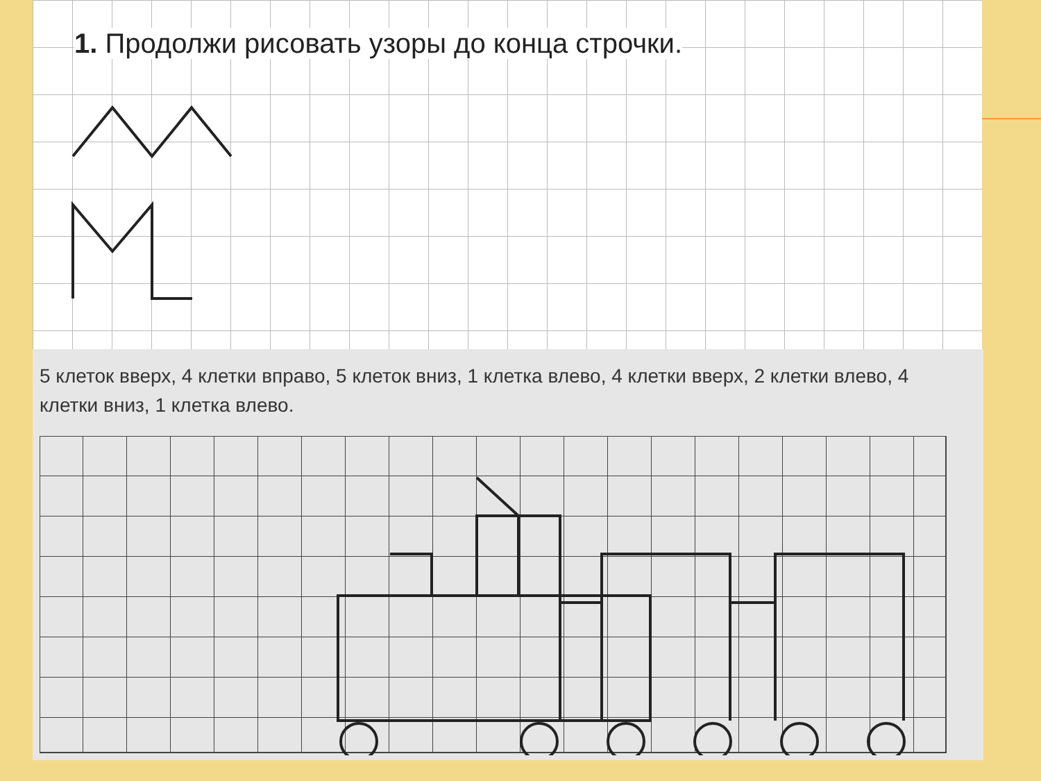1. Продолжи рисовать узоры до конца строчки.
5 клеток вверх, 4 клетки вправо, 5 клеток вниз, 1 клетка влево, 4 клетки вверх, 2 клетки влево, 4 клетки вниз, 1 клетка влево.